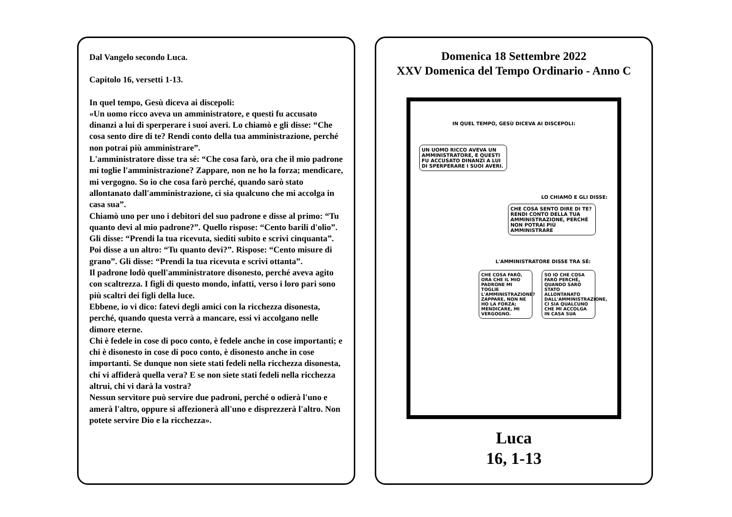Dal Vangelo secondo Luca.
Capitolo 16, versetti 1-13.
In quel tempo, Gesù diceva ai discepoli:
«Un uomo ricco aveva un amministratore, e questi fu accusato dinanzi a lui di sperperare i suoi averi. Lo chiamò e gli disse: “Che cosa sento dire di te? Rendi conto della tua amministrazione, perché non potrai più amministrare”.
L'amministratore disse tra sé: “Che cosa farò, ora che il mio padrone mi toglie l'amministrazione? Zappare, non ne ho la forza; mendicare, mi vergogno. So io che cosa farò perché, quando sarò stato allontanato dall'amministrazione, ci sia qualcuno che mi accolga in casa sua”.
Chiamò uno per uno i debitori del suo padrone e disse al primo: “Tu quanto devi al mio padrone?”. Quello rispose: “Cento barili d'olio”. Gli disse: “Prendi la tua ricevuta, siediti subito e scrivi cinquanta”. Poi disse a un altro: “Tu quanto devi?”. Rispose: “Cento misure di grano”. Gli disse: “Prendi la tua ricevuta e scrivi ottanta”.
Il padrone lodò quell'amministratore disonesto, perché aveva agito con scaltrezza. I figli di questo mondo, infatti, verso i loro pari sono più scaltri dei figli della luce.
Ebbene, io vi dico: fatevi degli amici con la ricchezza disonesta, perché, quando questa verrà a mancare, essi vi accolgano nelle dimore eterne.
Chi è fedele in cose di poco conto, è fedele anche in cose importanti; e chi è disonesto in cose di poco conto, è disonesto anche in cose importanti. Se dunque non siete stati fedeli nella ricchezza disonesta, chi vi affiderà quella vera? E se non siete stati fedeli nella ricchezza altrui, chi vi darà la vostra?
Nessun servitore può servire due padroni, perché o odierà l'uno e amerà l'altro, oppure si affezionerà all'uno e disprezzerà l'altro. Non potete servire Dio e la ricchezza».
Domenica 18 Settembre 2022
XXV Domenica del Tempo Ordinario - Anno C
IN QUEL TEMPO, GESÙ DICEVA AI DISCEPOLI:
UN UOMO RICCO AVEVA UN AMMINISTRATORE, E QUESTI FU ACCUSATO DINANZI A LUI DI SPERPERARE I SUOI AVERI.
LO CHIAMÒ E GLI DISSE:
CHE COSA SENTO DIRE DI TE? RENDI CONTO DELLA TUA AMMINISTRAZIONE, PERCHÉ NON POTRAI PIÙ AMMINISTRARE
L'AMMINISTRATORE DISSE TRA SÉ:
CHE COSA FARÒ, ORA CHE IL MIO PADRONE MI TOGLIE L'AMMINISTRAZIONE? ZAPPARE, NON NE HO LA FORZA; MENDICARE, MI VERGOGNO.
SO IO CHE COSA FARÒ PERCHÉ, QUANDO SARÒ STATO ALLONTANATO DALL'AMMINISTRAZIONE, CI SIA QUALCUNO CHE MI ACCOLGA IN CASA SUA
Luca
16, 1-13